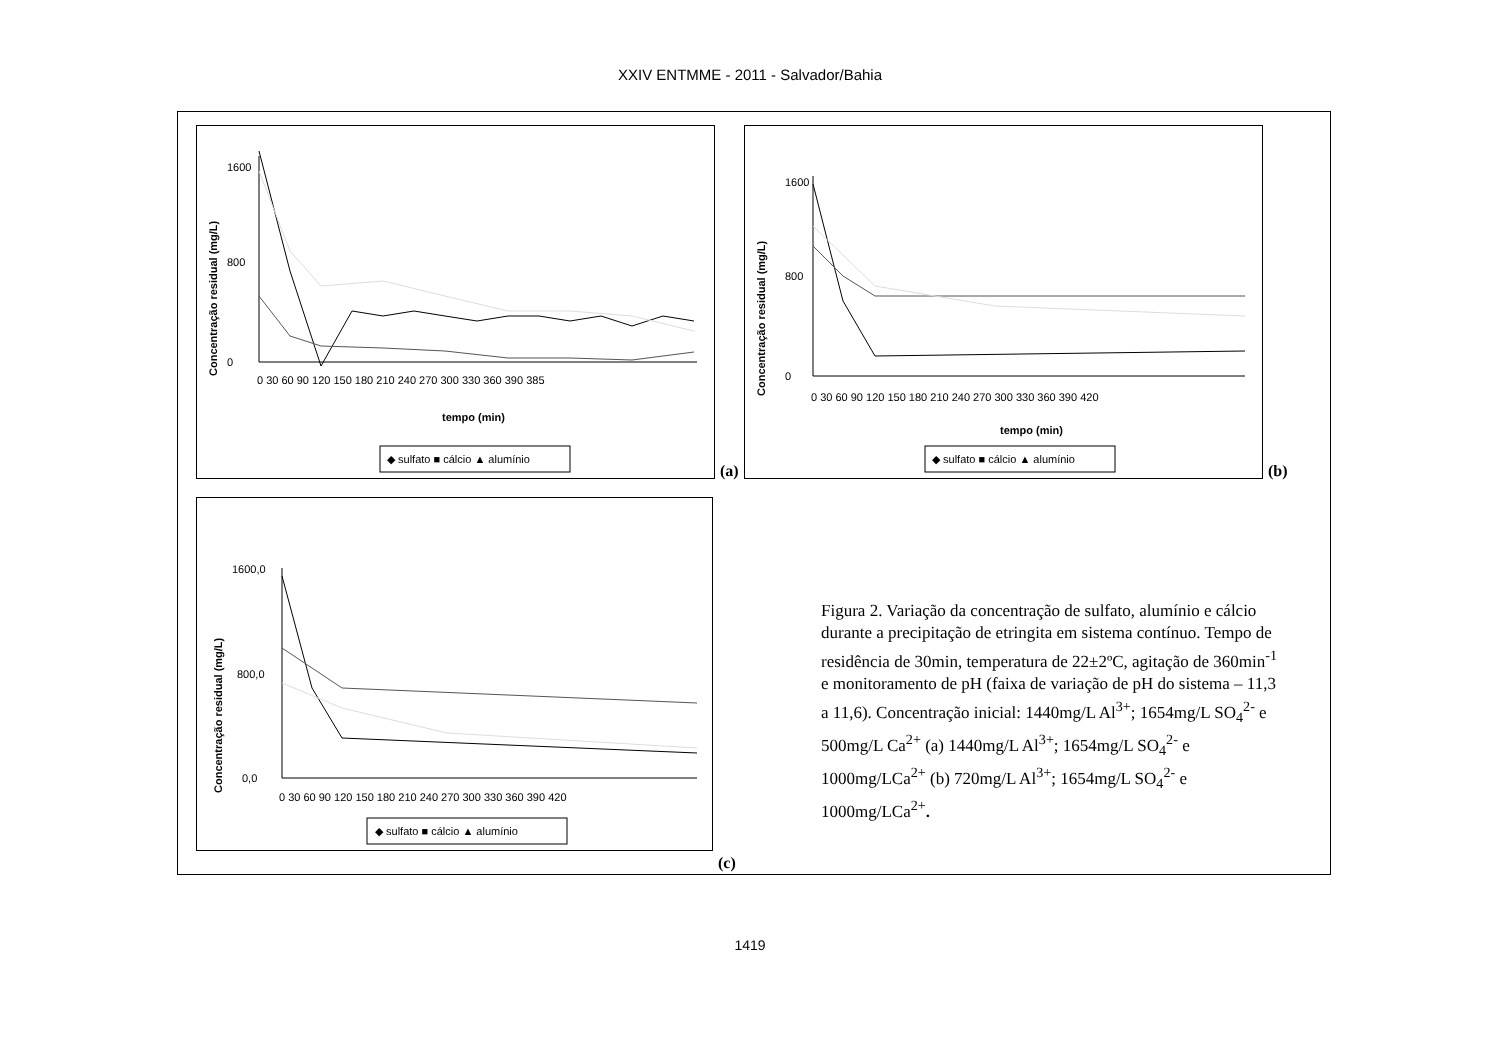XXIV ENTMME - 2011 - Salvador/Bahia
Concentração residual (mg/L)
0
800
1600
0 30 60 90 120 150 180 210 240 270 300 330 360 390 385
tempo (min)
◆ sulfato ■ cálcio ▲ alumínio
(a)
Concentração residual (mg/L)
0
800
1600
0 30 60 90 120 150 180 210 240 270 300 330 360 390 420
tempo (min)
◆ sulfato ■ cálcio ▲ alumínio
(b)
Concentração residual (mg/L)
0,0
800,0
1600,0
0 30 60 90 120 150 180 210 240 270 300 330 360 390 420
◆ sulfato ■ cálcio ▲ alumínio
(c)
Figura 2. Variação da concentração de sulfato, alumínio e cálcio durante a precipitação de etringita em sistema contínuo. Tempo de residência de 30min, temperatura de 22±2ºC, agitação de 360min<sup>-1</sup> e monitoramento de pH (faixa de variação de pH do sistema – 11,3 a 11,6). Concentração inicial: 1440mg/L Al<sup>3+</sup>; 1654mg/L SO<sub>4</sub><sup>2-</sup> e 500mg/L Ca<sup>2+</sup> (a) 1440mg/L Al<sup>3+</sup>; 1654mg/L SO<sub>4</sub><sup>2-</sup> e 1000mg/LCa<sup>2+</sup> (b) 720mg/L Al<sup>3+</sup>; 1654mg/L SO<sub>4</sub><sup>2-</sup> e 1000mg/LCa<sup>2+</sup>.
1419